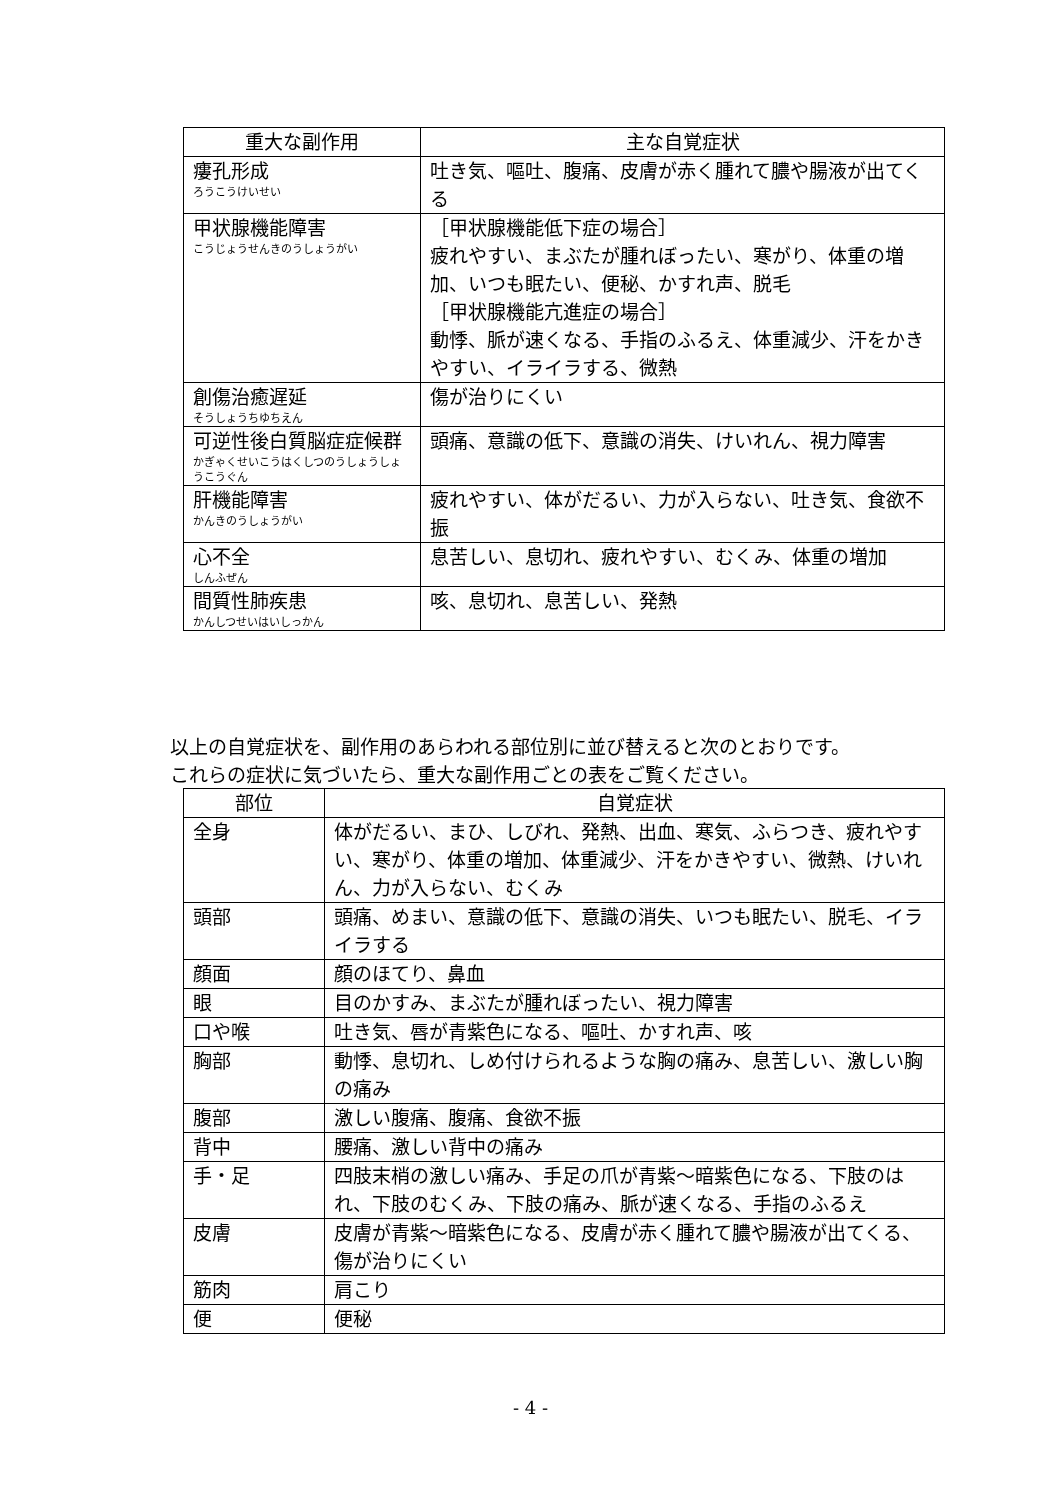| 重大な副作用 | 主な自覚症状 |
| --- | --- |
| 瘻孔形成 ろうこうけいせい | 吐き気、嘔吐、腹痛、皮膚が赤く腫れて膿や腸液が出てくる |
| 甲状腺機能障害 こうじょうせんきのうしょうがい | ［甲状腺機能低下症の場合］ 疲れやすい、まぶたが腫れぼったい、寒がり、体重の増加、いつも眠たい、便秘、かすれ声、脱毛 ［甲状腺機能亢進症の場合］ 動悸、脈が速くなる、手指のふるえ、体重減少、汗をかきやすい、イライラする、微熱 |
| 創傷治癒遅延 そうしょうちゆちえん | 傷が治りにくい |
| 可逆性後白質脳症症候群 かぎゃくせいこうはくしつのうしょうしょうこうぐん | 頭痛、意識の低下、意識の消失、けいれん、視力障害 |
| 肝機能障害 かんきのうしょうがい | 疲れやすい、体がだるい、力が入らない、吐き気、食欲不振 |
| 心不全 しんふぜん | 息苦しい、息切れ、疲れやすい、むくみ、体重の増加 |
| 間質性肺疾患 かんしつせいはいしっかん | 咳、息切れ、息苦しい、発熱 |
以上の自覚症状を、副作用のあらわれる部位別に並び替えると次のとおりです。
これらの症状に気づいたら、重大な副作用ごとの表をご覧ください。
| 部位 | 自覚症状 |
| --- | --- |
| 全身 | 体がだるい、まひ、しびれ、発熱、出血、寒気、ふらつき、疲れやすい、寒がり、体重の増加、体重減少、汗をかきやすい、微熱、けいれん、力が入らない、むくみ |
| 頭部 | 頭痛、めまい、意識の低下、意識の消失、いつも眠たい、脱毛、イライラする |
| 顔面 | 顔のほてり、鼻血 |
| 眼 | 目のかすみ、まぶたが腫れぼったい、視力障害 |
| 口や喉 | 吐き気、唇が青紫色になる、嘔吐、かすれ声、咳 |
| 胸部 | 動悸、息切れ、しめ付けられるような胸の痛み、息苦しい、激しい胸の痛み |
| 腹部 | 激しい腹痛、腹痛、食欲不振 |
| 背中 | 腰痛、激しい背中の痛み |
| 手・足 | 四肢末梢の激しい痛み、手足の爪が青紫～暗紫色になる、下肢のはれ、下肢のむくみ、下肢の痛み、脈が速くなる、手指のふるえ |
| 皮膚 | 皮膚が青紫～暗紫色になる、皮膚が赤く腫れて膿や腸液が出てくる、傷が治りにくい |
| 筋肉 | 肩こり |
| 便 | 便秘 |
- 4 -